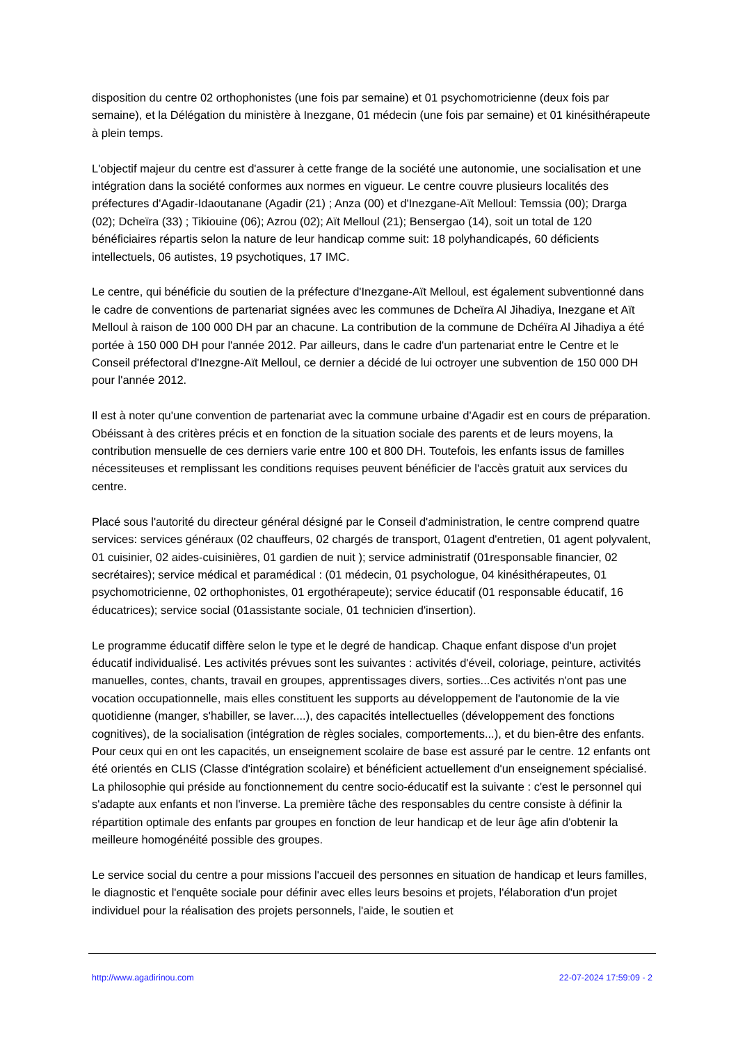disposition du centre 02 orthophonistes (une fois par semaine) et 01 psychomotricienne (deux fois par semaine), et la Délégation du ministère à Inezgane, 01 médecin (une fois par semaine) et 01 kinésithérapeute à plein temps.
L'objectif majeur du centre est d'assurer à cette frange de la société une autonomie, une socialisation et une intégration dans la société conformes aux normes en vigueur. Le centre couvre plusieurs localités des préfectures d'Agadir-Idaoutanane (Agadir (21) ; Anza (00) et d'Inezgane-Aït Melloul: Temssia (00); Drarga (02); Dcheïra (33) ; Tikiouine (06); Azrou (02); Aït Melloul (21); Bensergao (14), soit un total de 120 bénéficiaires répartis selon la nature de leur handicap comme suit: 18 polyhandicapés, 60 déficients intellectuels, 06 autistes, 19 psychotiques, 17 IMC.
Le centre, qui bénéficie du soutien de la préfecture d'Inezgane-Aït Melloul, est également subventionné dans le cadre de conventions de partenariat signées avec les communes de Dcheïra Al Jihadiya, Inezgane et Aït Melloul à raison de 100 000 DH par an chacune. La contribution de la commune de Dchéïra Al Jihadiya a été portée à 150 000 DH pour l'année 2012. Par ailleurs, dans le cadre d'un partenariat entre le Centre et le Conseil préfectoral d'Inezgne-Aït Melloul, ce dernier a décidé de lui octroyer une subvention de 150 000 DH pour l'année 2012.
Il est à noter qu'une convention de partenariat avec la commune urbaine d'Agadir est en cours de préparation. Obéissant à des critères précis et en fonction de la situation sociale des parents et de leurs moyens, la contribution mensuelle de ces derniers varie entre 100 et 800 DH. Toutefois, les enfants issus de familles nécessiteuses et remplissant les conditions requises peuvent bénéficier de l'accès gratuit aux services du centre.
Placé sous l'autorité du directeur général désigné par le Conseil d'administration, le centre comprend quatre services: services généraux (02 chauffeurs, 02 chargés de transport, 01agent d'entretien, 01 agent polyvalent, 01 cuisinier, 02 aides-cuisinières, 01 gardien de nuit ); service administratif (01responsable financier, 02 secrétaires); service médical et paramédical : (01 médecin, 01 psychologue, 04 kinésithérapeutes, 01 psychomotricienne, 02 orthophonistes, 01 ergothérapeute); service éducatif (01 responsable éducatif, 16 éducatrices); service social (01assistante sociale, 01 technicien d'insertion).
Le programme éducatif diffère selon le type et le degré de handicap. Chaque enfant dispose d'un projet éducatif individualisé. Les activités prévues sont les suivantes : activités d'éveil, coloriage, peinture, activités manuelles, contes, chants, travail en groupes, apprentissages divers, sorties...Ces activités n'ont pas une vocation occupationnelle, mais elles constituent les supports au développement de l'autonomie de la vie quotidienne (manger, s'habiller, se laver....), des capacités intellectuelles (développement des fonctions cognitives), de la socialisation (intégration de règles sociales, comportements...), et du bien-être des enfants. Pour ceux qui en ont les capacités, un enseignement scolaire de base est assuré par le centre. 12 enfants ont été orientés en CLIS (Classe d'intégration scolaire) et bénéficient actuellement d'un enseignement spécialisé.
La philosophie qui préside au fonctionnement du centre socio-éducatif est la suivante : c'est le personnel qui s'adapte aux enfants et non l'inverse. La première tâche des responsables du centre consiste à définir la répartition optimale des enfants par groupes en fonction de leur handicap et de leur âge afin d'obtenir la meilleure homogénéité possible des groupes.
Le service social du centre a pour missions l'accueil des personnes en situation de handicap et leurs familles, le diagnostic et l'enquête sociale pour définir avec elles leurs besoins et projets, l'élaboration d'un projet individuel pour la réalisation des projets personnels, l'aide, le soutien et
http://www.agadirinou.com 22-07-2024 17:59:09 - 2